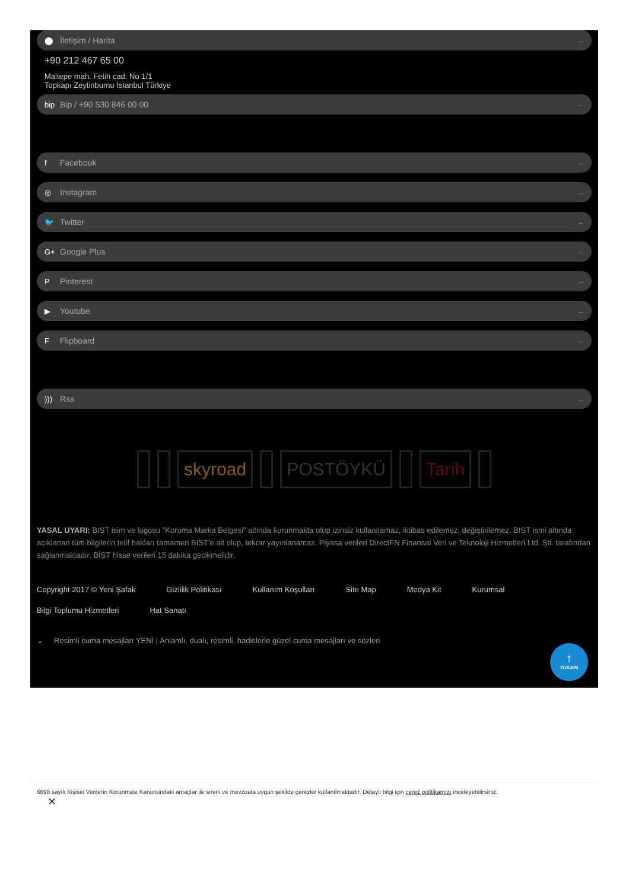⬤ İletişim / Harita →
+90 212 467 65 00
Maltepe mah. Fetih cad. No 1/1
Topkapı Zeytinburnu İstanbul Türkiye
bip Bip / +90 530 846 00 00 →
f Facebook →
◎ Instagram →
🐦 Twitter →
G+ Google Plus →
P Pinterest →
▶ Youtube →
F Flipboard →
))) Rss →
skyroad POSTÖYKÜ Tarih
YASAL UYARI: BIST isim ve logosu "Koruma Marka Belgesi" altında korunmakta olup izinsiz kullanılamaz, iktibas edilemez, değiştirilemez. BIST ismi altında açıklanan tüm bilgilerin telif hakları tamamen BIST'e ait olup, tekrar yayınlanamaz. Piyasa verileri DirectFN Finansal Veri ve Teknoloji Hizmetleri Ltd. Şti. tarafından sağlanmaktadır. BİST hisse verileri 15 dakika gecikmelidir.
Copyright 2017 © Yeni Şafak Gizlilik Politikası Kullanım Koşulları Site Map Medya Kit Kurumsal Bilgi Toplumu Hizmetleri Hat Sanatı
⌄ Resimli cuma mesajları YENİ | Anlamlı, dualı, resimli, hadislerle güzel cuma mesajları ve sözleri
↑
YUKARI
6698 sayılı Kişisel Verilerin Korunması Kanunundaki amaçlar ile sınırlı ve mevzuata uygun şekilde çerezler kullanılmaktadır. Detaylı bilgi için çerez politikamızı inceleyebilirsiniz.
✕